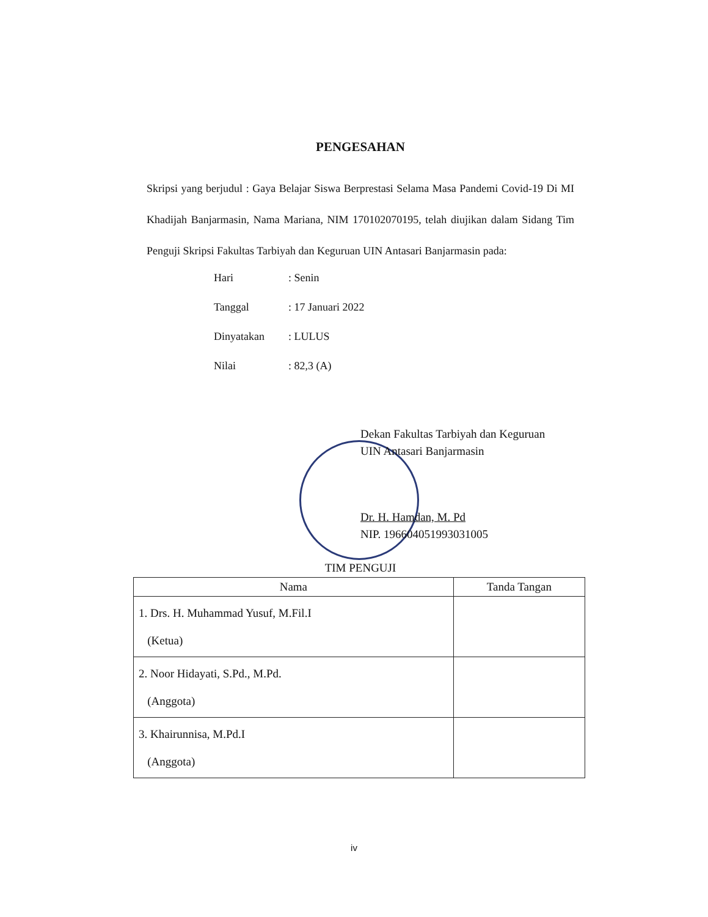PENGESAHAN
Skripsi yang berjudul : Gaya Belajar Siswa Berprestasi Selama Masa Pandemi Covid-19 Di MI Khadijah Banjarmasin, Nama Mariana, NIM 170102070195, telah diujikan dalam Sidang Tim Penguji Skripsi Fakultas Tarbiyah dan Keguruan UIN Antasari Banjarmasin pada:
| Hari | : Senin |
| Tanggal | : 17 Januari 2022 |
| Dinyatakan | : LULUS |
| Nilai | : 82,3 (A) |
Dekan Fakultas Tarbiyah dan Keguruan
UIN Antasari Banjarmasin
Dr. H. Hamdan, M. Pd
NIP. 196604051993031005
TIM PENGUJI
| Nama | Tanda Tangan |
| --- | --- |
| 1. Drs. H. Muhammad Yusuf, M.Fil.I (Ketua) | |
| 2. Noor Hidayati, S.Pd., M.Pd. (Anggota) | |
| 3. Khairunnisa, M.Pd.I (Anggota) | |
iv